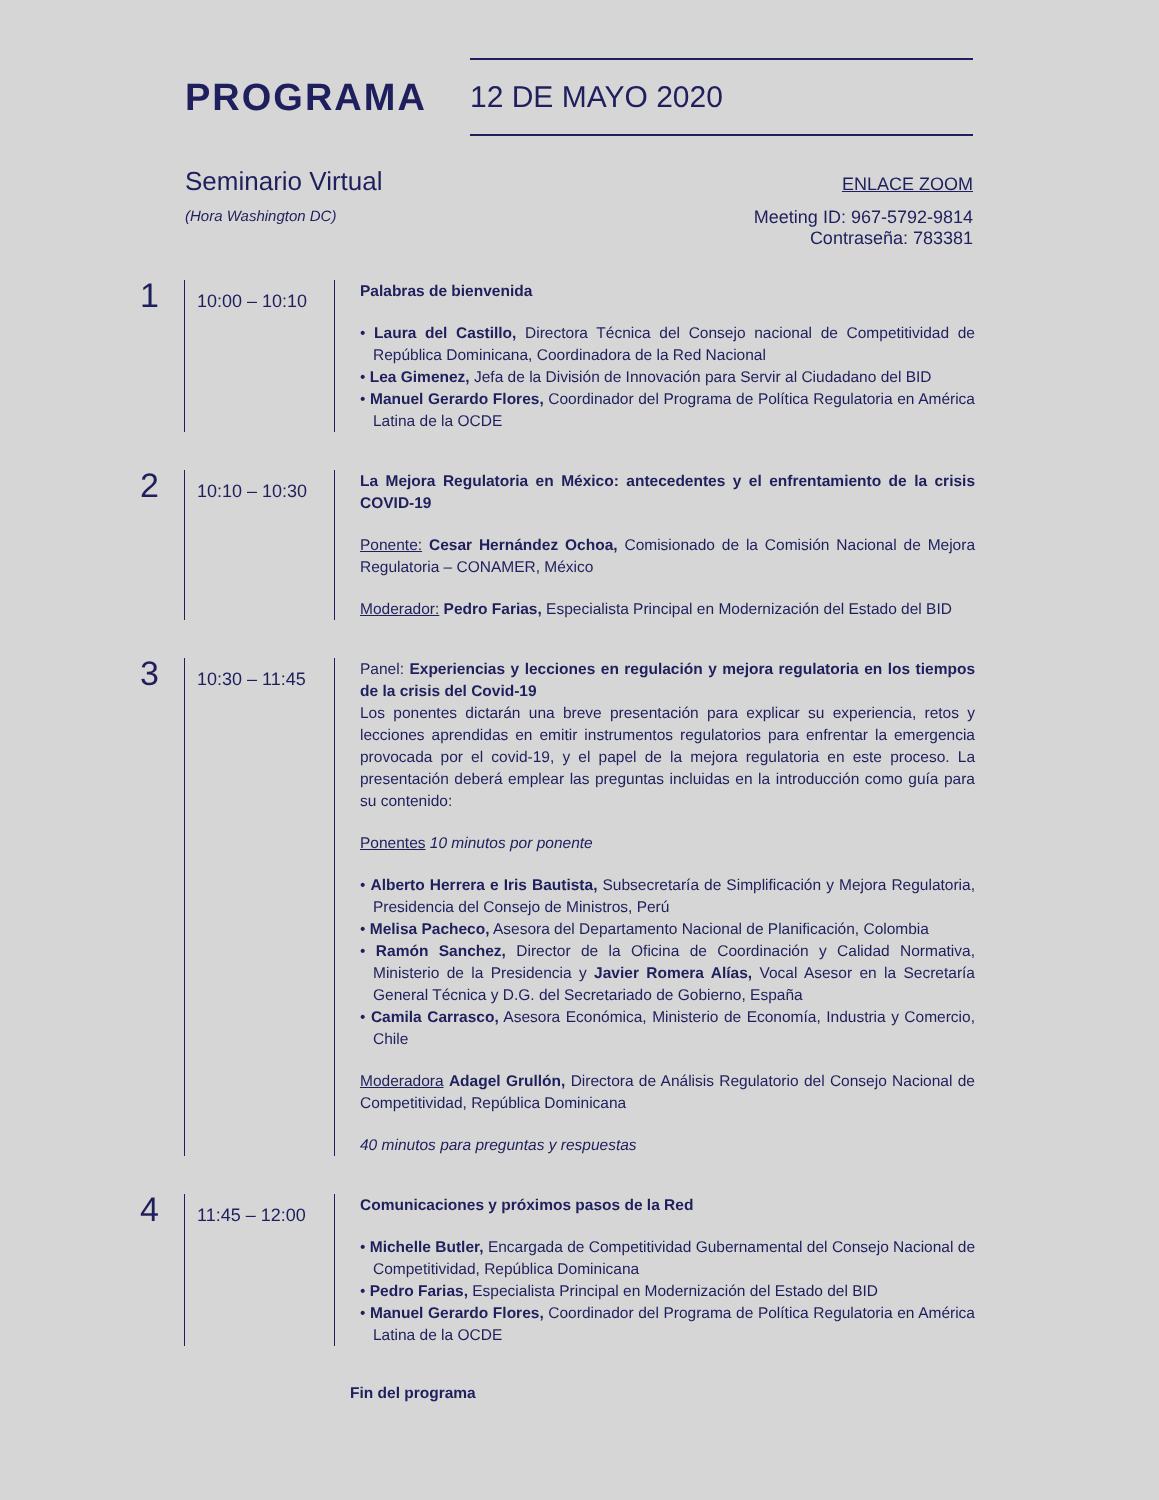PROGRAMA
12 DE MAYO 2020
Seminario Virtual
ENLACE ZOOM
(Hora Washington DC)
Meeting ID: 967-5792-9814
Contraseña: 783381
1
10:00 – 10:10
Palabras de bienvenida
• Laura del Castillo, Directora Técnica del Consejo nacional de Competitividad de República Dominicana, Coordinadora de la Red Nacional
• Lea Gimenez, Jefa de la División de Innovación para Servir al Ciudadano del BID
• Manuel Gerardo Flores, Coordinador del Programa de Política Regulatoria en América Latina de la OCDE
2
10:10 – 10:30
La Mejora Regulatoria en México: antecedentes y el enfrentamiento de la crisis COVID-19
Ponente: Cesar Hernández Ochoa, Comisionado de la Comisión Nacional de Mejora Regulatoria – CONAMER, México
Moderador: Pedro Farias, Especialista Principal en Modernización del Estado del BID
3
10:30 – 11:45
Panel: Experiencias y lecciones en regulación y mejora regulatoria en los tiempos de la crisis del Covid-19
Los ponentes dictarán una breve presentación para explicar su experiencia, retos y lecciones aprendidas en emitir instrumentos regulatorios para enfrentar la emergencia provocada por el covid-19, y el papel de la mejora regulatoria en este proceso. La presentación deberá emplear las preguntas incluidas en la introducción como guía para su contenido:
Ponentes 10 minutos por ponente
• Alberto Herrera e Iris Bautista, Subsecretaría de Simplificación y Mejora Regulatoria, Presidencia del Consejo de Ministros, Perú
• Melisa Pacheco, Asesora del Departamento Nacional de Planificación, Colombia
• Ramón Sanchez, Director de la Oficina de Coordinación y Calidad Normativa, Ministerio de la Presidencia y Javier Romera Alías, Vocal Asesor en la Secretaría General Técnica y D.G. del Secretariado de Gobierno, España
• Camila Carrasco, Asesora Económica, Ministerio de Economía, Industria y Comercio, Chile
Moderadora Adagel Grullón, Directora de Análisis Regulatorio del Consejo Nacional de Competitividad, República Dominicana
40 minutos para preguntas y respuestas
4
11:45 – 12:00
Comunicaciones y próximos pasos de la Red
• Michelle Butler, Encargada de Competitividad Gubernamental del Consejo Nacional de Competitividad, República Dominicana
• Pedro Farias, Especialista Principal en Modernización del Estado del BID
• Manuel Gerardo Flores, Coordinador del Programa de Política Regulatoria en América Latina de la OCDE
Fin del programa